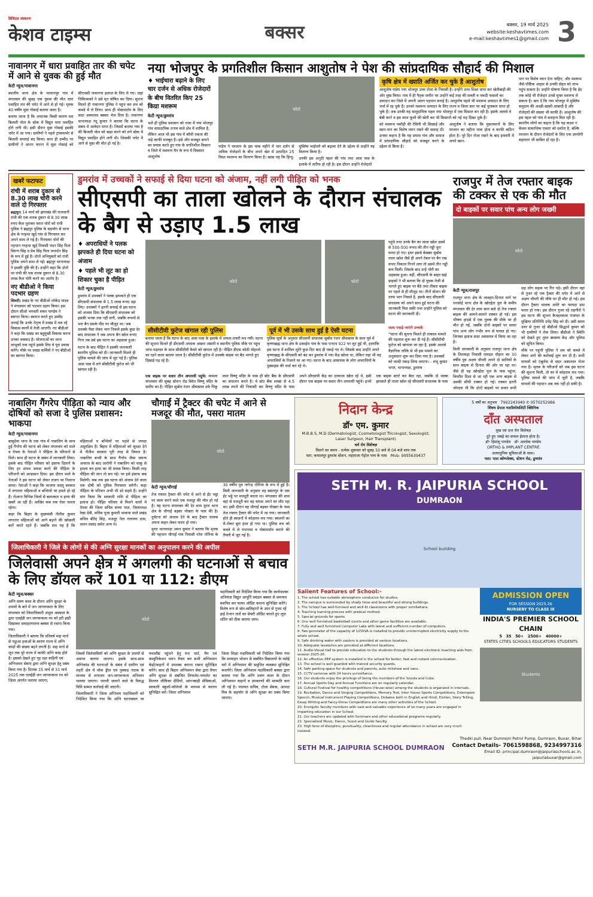डिजिटल संस्करण
केशव टाइम्स
बक्सर
बक्सर, 19 मार्च 2025
website:keshavtimes.com
e-mail:keshavtimes1@gmail.com
3
नावानगर में धारा प्रवाहित तार की चपेट में आने से युवक की हुई मौत
केटी न्यूज/नावानगर
स्थानीय थाना क्षेत्र के परमानपुर गांव में मंगलवार की सुबह एक युवक की मौत धारा प्रवाहित तार की चपेट में आने से हो गई। मृतक 40 वर्षीय मुन्ना गोसाई बताया जाता है।
बताया जाता है कि अचानक किसी कारण वश बिजली पोल के स्टेक में विद्युत धारा प्रवाहित होने लगी थी। इसी दौरान मुन्ना गोसाई इसकी चपेट में आ गया। ग्रामीणों ने पहले ट्रांसफार्मर से बिजली सप्लाई बंद किया। साथ ही उम्मीद पर ग्रामीणों ने आनन फानन में मुन्ना गोसाई को सीएचसी नावानगर इलाज के लिए ले गए। जहां चिकित्सकों ने उसे मृत घोषित कर दिया। सूचना मिलते ही नावानगर पुलिस ने पहुंच कर शव को कब्जे में ले लिया। साथ ही पोस्टमार्टम के लिए सदर अस्पताल बक्सर भेज दिया है। नावानगर थानाध्यक्ष नंदू कुमार ने बताया कि घटना के संबंध में आवेदन प्राप्त है। जिसमें बताया गया है की बिजली पोल को खड़ा करने को लगे स्टेक में विद्युत प्रवाहित होने लगी थी। जिसकी चपेट में आने से मुन्ना की मौत हो गई है।
नया भोजपुर के प्रगतिशील किसान आशुतोष ने पेश की सांप्रदायिक सौहार्द की मिशाल
♦ भाईचारा बढ़ाने के लिए चार दर्जन से अधिक रोजेदारों के बीच वितरित किए 25 किग्रा मशरूम
केटी न्यूज/डुमरांव
भले ही पुलिस प्रशासन को नजर में नया भोजपुर गांव सांप्रदायिक तनाव वाले क्षेत्र में शामिल है, लेकिन आज भी इस गांव में कौमी एकता की जड़े काफी मजबूत है। इसे और मजबूत बनाने का प्रयास करते हुए गांव के प्रगतिशील किसान व जिले में मशरूम मैन के रूप में विख्यात आशुतोष
फोटो
पांडेय ने रमजान के इस पाक महीने में चार दर्जन से अधिक रोजेदारों के बीच अपने खेत में उत्पादित 25 किग्रा मशरूम का वितरण किया है। खास यह कि हिन्दू-मुस्लिम भाईचारे को बढ़ावा देने के उद्देश्य से उन्होंने यह वितरण किया है।
उनकी इस अनूठी पहल की गांव तथा आस पास के इलाके में तारीफ हो रही है। इस दौरान उन्होंने रोजेदारों
कृषि क्षेत्र में ख्याति अर्जित कर चुके हैं आशुतोष
आशुतोष पांडेय नया भोजपुर उत्तर टोला के निवासी है। उन्होंने उच्च शिक्षा प्राप्त कर खेतीबाड़ी की ओर मुख किया। गांव में ही पैतृक जमीन पर उन्होंने कई तरह की सब्जी व नकदी फसलों का उत्पादन कर जिले में अपनी अलग पहचान बनाई है। आशुतोष पहले भी मशरूम उत्पादन के लिए चर्चा में रह चुके हैं। उनको मशरूम उत्पादन के लिए राज्य व जिला स्तर पर कई पुरस्कार प्राप्त हो चुके हैं। अब उनकी यह सामुदायिक पहल नया भोजपुर में एक मिसाल बन रही है। इसके अलावे वे बेबी कार्न व इस साल फूलों की खेती कर भी किसानों को नई राह दिखा चुके हैं।
को मशरूम पकौड़ी की रेसिपी भी सिखाई और खान-पान का विशेष ध्यान रखने की सलाह दी। उनका कहना है कि यह प्रयास गांव और समाज में सांप्रदायिक सौहार्द को मजबूत करने के उद्देश्य से किया है।
आशुतोष ने बताया कि मुसलमानों के लिए रमजान का महीना पाक होता व काफी कठिन होता है। पूरे दिन रोजा रखने के बाद इफ्तारी में अपने खान-
पान पर विशेष ध्यान देना चाहिए, और मशरूम जैसे पौष्टिक आहार से उनकी सेहत को लाभ पहुंच सकता है। उन्होंने घोषणा किया है कि ईद तक कोई भी रोजेदार उनसे मुफ्त मशरूम ले सकता है। बता दें कि नया भोजपुर में मुस्लिम समुदाय की अच्छी-खासी आबादी है और रोजेदारों की संख्या भी काफी है। आशुतोष की इस पहल को गांव में सराहना मिल रही है। स्थानीय लोगों का कहना है कि यह कदम न केवल सामाजिक एकता को दर्शाता है, बल्कि रमजान के दौरान रोजेदारों के लिए एक उपयोगी सहायता भी साबित हो रहा है।
खबरें फटाफट
रांची में शराब दुकान से 8.30 लाख चोरी करने वाले दो गिरफ्तार
ब्रह्मपुर। 14 मार्च को झारखंड की राजधानी रांची की एक शराब दुकान से 8.30 लाख रुपए कैश चुराकर फरार चोरों को रांची पुलिस ने ब्रह्मपुर पुलिस के सहयोग से थाना क्षेत्र के गरहथा खुर्द गांव से गिरफ्तार कर अपने साथ ले गई है। गिरफ्तार चोरों की पहचान गरहथा खुर्द निवासी चंदन सिंह पिता सिरन्ग सिंह व प्रेम सिंह पिता जनार्दन सिंह के रूप में हुई है। दोनों अभियुक्तों को रांची पुलिस अपने साथ ले गई। ब्रह्मपुर थानाध्यक्ष ने इसकी पुष्टि की है। उन्होंने कहा कि दोनों पर रांची की एक शराब दुकान से 8.30 लाख कैश चोरी करने का आरोप है।
नए बीडीओ ने किया पदभार ग्रहण
सिमरी। प्रखंड के नए बीडीओ लोकेंद्र यादव ने मंगलवार को पदभार ग्रहण किया। इस दौरान सीओ भगवती शंकर पाण्डेय ने स्वागत किया। स्वागत करते हुए उम्मीद जताई कि उनके नेतृत्व में प्रखंड में चल रहे विकास कार्यों में तेजी आएगी। नए बीडीओ ने कहा कि प्रखंड का बहुमुखी विकास करना उनका मकसद है। योजनाओं का लाभ लाभुकों तक पहुंचे इसके लिए वे पूरा प्रयास करेंगे। मौके पर प्रखंड कर्मियों ने नए बीडीओ का स्वागत किया।
डुमरांव में उच्चकों ने सफाई से दिया घटना को अंजाम, नहीं लगी पीड़ित को भनक
सीएसपी का ताला खोलने के दौरान संचालक के बैग से उड़ाए 1.5 लाख
♦ अपराधियों ने पलक झपकते ही दिया घटना को अंजाम
♦ पहले भी लूट का हो शिकार चुका है पीड़ित
केटी न्यूज/डुमरांव
डुमरांव में उचक्कों ने पलक झपकते ही एक सीएसपी संचालक से 1.5 लाख रूपए उड़ा लिए। उचक्कों ने इतनी सफाई से इस घटना को अंजाम दिया कि सीएसपी संचालक को इसकी भनक तक नहीं लगी, जबकि रूपयों से भरा बैग उसके पीठ पर मौजूद था। जब उचक्के पैसा लेकर भाग निकले इसके कुछ देर बाद संचालक ने जब अपना बैग खोल रूपए गिना तब उसे इस घटना का अहसास हुआ।
घटना के बाद पीड़ित ने इसकी जानकारी स्थानीय पुलिस को दी। जानकारी मिलते ही पुलिस मामले की जांच में जुट गई है। पुलिस आस पास में लगे सीसीटीवी फुटेज को भी खंगाल रही है।
फोटो फोटो
पहुंचे तथा उनके बैग का ताला खोल उसमें से 500-500 रूपए की तीन गड्डी चुरा फरार हो गए। इधर इससे बेखबर सुबोध ताला खोल जैसे ही अपने टेबल पर बैग रख रूपए निकाल गिनने लगा तो उसमें तीन गड्डी कम मिली। जिसके बाद उन्हें चोरी का अहसास हुआ। वहीं, सीएसपी के बाहर खड़े ग्राहकों ने भी बताया कि दो युवक तेजी से भागते हुए बाइक पर बैठे तथा तीसरा बाइक पर पहले से ही मौजूद था। तीनों स्टेशन की तरफ भाग निकले है, इसके बाद सीएसपी संचालक को अपने साथ हुई घटना की जानकारी मिल सकी तथा उन्होंने पुलिस को घटना की जानकारी दी।
सीसीटीवी फुटेज खंगाल रही पुलिस
बताया जाता है कि घटना के बाद आस पास के इलाके में अफरा-तफरी मच गयी। घटना की सूचना मिलते ही डीएसपी अफाक अख्तर अंसारी व स्थानीय पुलिस मौके पर पहुंच जांच-पड़ताल के साथ सीसीटीवी कैमरे को खंगाल रही है। पीड़ित डीएस कोठी मोहल्ले का रहने वाला बताया जाता है। सीसीटीवी फुटेज में उचक्के बाइक पर बैठ भागते हुए दिखाई पड़ रहे है।
पूर्व में भी उसके साथ हुई है ऐसी घटना
पुलिस सूत्रों के अनुसार सीएसपी संचालक सुबोध रंजन श्रीवास्तव के साथ पूर्व में कृष्णाब्रह्म थाना क्षेत्र के ढकाईच गांव के पास एनएच 922 पर लूट हुई थी, हालांकि इस घटना में शामिल लूटेरे कुछ दिन बाद ही पकड़े गए थे। जिसके बाद उन्होंने अपने कृष्णाब्रह्म के सीएसपी को बंद कर डुमरांव में नया केंद्र खोला था, लेकिन यहां भी यह अपराधियों के निशाने पर आ गए। घटना के बाद आसपास के लोग अपराधियों के दुस्साहस की चर्चा कर रहे थे।
जल्द पकड़े जाएंगे उच्चके
“घटना की सूचना मिलते ही तत्काल मामले की पड़ताल शुरू कर दी गई है। सीसीटीवी फुटेज को खंगाला जा रहा है, इसके अलावे वैज्ञानिक तरीके से भी इस मामले का अनुसंधान शुरू कर दिया गया है। उचक्कों को जल्दी पकड़ लिया जाएगा। - शंभू कुमार भगत, थानाध्यक्ष, डुमरांव
एक बाइक पर सवार तीन अपराधी पहुंचे: मामला मंगलवार की सुबह स्टेशन रोड स्थित विष्णु मंदिर के समीप का है। पीड़ित सुबोध रंजन श्रीवास्तव उर्फ पिंकू लाल विष्णु मंदिर के पास ही स्टेट बैंक के सीएसपी का संचालन करते है। वे स्टेट बैंक शाखा से 4.5 लाख रुपये की निकासी कर विष्णु मंदिर के पास अपने सीएसपी केंद्र का दरवाजा खोल रहे थे, इसी दौरान एक बाइक पर सवार तीन अपराधी पहुंचे। इनमें एक बाइक स्टार्ट कर बैठा रहा, जबकि दो पलक झपकते ही ताला खोल रहे सीएसपी संचालक के पास
राजपुर में तेज रफ्तार बाइक की टक्कर से एक की मौत
दो बाइकों पर सवार पांच अन्य लोग जख्मी
फोटो
केटी न्यूज/राजपुर
राजपुर थाना क्षेत्र के जलहरा-दिनारा मार्ग पर धनसोई थाना क्षेत्र के खोरईठा पुल के समीप मंगलवार की देर शाम सात बजे दो तेज रफ्तार बाइक की आमने-सामने टक्कर हो गई। इस भीषण हादसे में एक युवक की मौके पर ही मौत हो गई, जबकि दोनों बाइकों पर सवार पांच अन्य लोग गंभीर रूप से घायल हो गए। जिनका इलाज सदर अस्पताल में किया जा रहा है।
मिली जानकारी के अनुसार राजपुर थाना क्षेत्र के तिलकड़ा निवासी रामदल चौहान का 30 वर्षीय पुत्र अक्षय चौधरी अपने दो साथियों के साथ बाइक से दिनारा की ओर जा रहा था। जैसे ही वह खोरईठा पुल के पास पहुंचा, विपरीत दिशा से आ रही एक अन्य बाइक से उसकी सीधी टक्कर हो गई। टक्कर इतनी जोरदार थी कि दोनों बाइकों पर सवार सभी छह लोग सड़क पर गिर पड़े। इसी दौरान वहां से गुजर रहे एक ट्रैक्टर की चपेट में आने से अक्षय चौधरी की मौके पर ही मौत हो गई। इस दौरान ट्रैक्टर चालक अंधेरे का फायदा उठा फरार हो गया। इस दौरान गुजर रहे राहगीरों ने इस घटना की सूचना कैथहरकला पंचायत के मुखिया प्रतिनिधि उपेंद्र सिंह को दी। उसी समय उधर से गुजर रहे बीडीओ सिद्धार्थ कुमार को भी ग्रामीणों ने रोक लिया। बीडीओ ने स्थिति को देखते हुए तुरंत स्वास्थ्य केंद्र और पुलिस को सूचित किया।
मौके पर पहुंची पुलिस ने शव को कब्जे में लेकर आगे की कार्रवाई शुरू कर दी है। सभी घायलों को एंबुलेंस से सदर अस्पताल भेजा गया है। मृतक के परिजनों को जब इस घटना की सूचना मिली, तो घर में कोहराम मच गया। पुलिस मामले की जांच में जुटी है, जबकि घायलों की पहचान अब तक नहीं हो सकी है।
नाबालिग गैंगरेप पीड़िता को न्याय और दोषियों को सजा दे पुलिस प्रशासन: भाकपा
केटी न्यूज/नावानगर
बासुदेवा थाना के एक गांव में नाबालिग के साथ हुई गैंगरेप की घटना को लेकर मंगलवार को माले व ऐपवा के नेताओं ने पीड़िता के परिजनों से मिले। साथ ही घटना के संबंध में जानकारी लिया। इसके बाद पीड़ित परिवार को इंसाफ दिलाने के लिए हर संभव प्रयास करने की पीड़िता के परिजनों को आश्वासन दिया। इस दौरान माले के नेताओं ने इस घटना को लेकर राजग पर निशाना साधा। नेताओं ने कहा कि भाजपा जदयू सरकार में लगातार महिलाओं व बच्चियों पर हमले हो रहे हैं। रोजाना विभिन्न जिलों से बलात्कार व हत्या की खबरें आ रही हैं। आखिर कब तक ऐसा चलता रहेगा।
कहा कि बिहार के मुख्यमंत्री नीतीश कुमार लगातार महिलाओं को आगे बढ़ाने की खोखली बातें करते रहते हैं। जबकि सच यह है कि महिलाओं व बच्चियों पर पहले से ज्यादा असुरक्षित हैं। बिहार में महिलाओं को सुरक्षा देने में नीतीश सरकार पूरी तरह से विफल है। नाबालिग बच्ची के साथ गैंगरेप जैसा जघन्य अपराध के बाद आरोपी ने नाबालिग को चाकू से हमला कर हत्या का भी प्रयास किया। किसी तरह पीड़िता की जान तो बच गई। पर इसे इंसाफ कब मिलेगी। कब तक इस घटना को अंजाम देने वाला एक दोषी को पुलिस गिरफ्तार करेगी। कहा पीड़िता के परिजन अभी भी डरे सहमे हैं। उन्होंने मांग किया कि सरकारी राशि से पीड़िता का इलाज हो। पीड़ित परिवार से मिलने वालों में ऐपवा की जिला सचिव संध्या पाल, जिलाध्यक्ष रेखा देवी, सचिव पूजा कुमारी भाकपा माले प्रखंड सचिव बीरेंद्र सिंह, मजदूर नेता नारायण दास, ललन प्रसाद समेत अन्य थे।
चौगाईं में ट्रैक्टर की चपेट में आने से मजदूर की मौत, पसरा मातम
फोटो
केटी न्यूज/चौगाईं
तेज रफ्तार ट्रैक्टर की चपेट में आने से ईंट भट्ठा पर काम करने वाले एक मजदूर की मौत हो गई है। यह घटना मंगलवार की देर शाम मुरार थाना क्षेत्र के चौगाईं बड़का पोखरा के पास की है। दुर्घटना को अंजाम देने के बाद ट्रैक्टर चालक अपना वाहन लेकर फरार हो गया।
मुरार थानाध्यक्ष अमन कुमार ने बताया कि मृतक की पहचान चौगाईं गांव निवासी नरेश नोनिया के 30 वर्षीय पुत्र नागेन्द्र नोनिया के रूप में हुई है। मिली जानकारी के अनुसार वह बसंतपुर के एक ईंट भट्ठे पर मजदूरी करता था। मंगलवार की शाम वहां से मजदूरी कर वह वापस अपने घर लौट रहा था। इसी दौरान वह चौगाईं बड़का पोखरा के पास तेज रफ्तार ट्रैक्टर की चपेट में आ गया। जानकारी होते ही स्वजनों में कोहराम मच गया। स्वजनों का रो-रोकर बुरा हाल हो गया था। पुलिस शव को कब्जे में ले पंचनामा व पोस्टमार्टम कराने की तैयारी में जुट गई है।
जिलाधिकारी ने जिले के लोगों से की अग्नि सुरक्षा मानकों का अनुपालन करने की अपील
जिलेवासी अपने क्षेत्र में अगलगी की घटनाओं से बचाव के लिए डॉयल करें 101 या 112: डीएम
केटी न्यूज/बक्सर
अग्नि प्रवण काल के दौरान अग्नि सुरक्षा के उपायों के बारे में जन जागरूकता के लिए मंगलवार को जिलाधिकारी अंशुल अग्रवाल के द्वारा एलईडी जन जागरूकता रथ को हरी झंडी दिखाकर समाहरणालय बक्सर से रवाना किया गया।
जिलाधिकारी ने बताया कि प्रतिवर्ष माह मार्च से पछुआ हवाओं के कारण राज्य में अग्नि कांडों की संख्या बढ़ने लगती है। माह मार्च से जून तक पूरे राज्य में काफी अग्नि कांड होते है। इसको देखते हुए गृह रक्षा वाहिनी एवं अग्निशमन सेवाएं द्वारा अग्नि सुरक्षा हेतु प्रबंध किया गया है। दिनांक 15 मार्च से 31 मार्च 2025 तक एलईडी जन जागरूकता रथ को जिला अंतर्गत चलाया जाएगा,
फोटो
पदाधिकारी को निदेशित किया गया कि कार्यपालक अभियंता विद्युत आपूर्ति प्रमंडल बक्सर से समन्वय स्थापित कर फायर ऑडिट कराना सुनिश्चित करेंगे। विशेष रूप से खेत-खलिहानों के उपर से गुजर रहें हाई टेन्शन तारों का सेफ्टी ऑडिट कराते हुए लूज शटिंग को ठीक कराया जाय।
जिसमें जिलेवासियों को अग्नि सुरक्षा के उपायों से अवगत कराया जाएगा। इसके साथ-साथ अग्निकांड की घटनाओं के संबंध में ग्रामीण एवं शहरी क्षेत्र में मॉक ड्रील एवं नुक्कड नाटक के माध्यम से लगातार जन-जागरूकता अभियान चलाया जाएगा। पराली जलाने वाले के विरुद्ध विधि सम्मत कार्रवाई की जाएगी।
जिलाधिकारी ने जिला अग्निशम पदाधिकारी को निदेशित किया गया कि अग्नि घटनास्थल पर यथाशीघ्र पहुंचने हेतु रूट चार्ट, मैप एवं कम्युनिकेशन प्लान तैयार कर सभी अग्निशमन केंद्रों/वाहनों में उपलब्ध कराना रखना सुनिश्चित करेंगे। साथ ही बिहार अग्निशमन सेवा द्वारा तैयार अग्नि सुरक्षा से संबंधित लिफलेट-पम्पलेट का वितरण जीविका दीदियों, आंगनबाड़ी सेविकाओं, सरकारी स्कूलों-कॉलेजों के माध्यम से कराना सुनिश्चित करें। जिला अग्निशाम
जिला शिक्षा पदाधिकारी को निदेशित किया गया कि मध्याहन भोजन से संबंधित विद्यालयों के रसोई घरों में अग्निशमन की समुचित व्यवस्था सुनिश्चित करायेंगे। जिला अग्निशाम पदाधिकारी बक्सर द्वारा बताया गया कि अग्नि प्रवण काल के दौरान अग्निशमन वाहनों व उपकरणों की मरम्मति करा ली गई है। पंचायत सचिव, टोला सेवक, आपदा मित्र के सहयोग से अग्नि सुरक्षा का प्रबंध किया जाएगा।
निदान केन्द्र
डॉ॰ एम. कुमार
M.B.B.S, M.D (Dermatologist, Cosmetologist Tricologist, Sexologist, Laser Surgeon, Hair Transplant)
चर्म रोग विशेषज्ञ
मिलने का समय - प्रत्येक शुक्रवार को सुबह 10 बजे से 04 बजे शाम तक
पता: कमालपुर डुमरांव स्टेशन, महाराजा पेट्रोल पम्प के पास Mob: 9955639437
5 वर्षों का अनुभव 7992243949 ✆ 9570252986
शिवम डेन्टल मल्टीस्पेशलिटी क्लिनिक
दाँत अस्पताल
मुख एवं दन्त रोग विशेषज्ञ
टूटे हुए जबड़े का सफल ईलाज होता है।
डॉ॰ हिमांशु पाण्डेय डॉ॰ आलोक पाण्डेय
ORTHO & IMPLANT CENTRE
अत्याधुनिक सुविधाओं के साथ।
पता: पाल कॉम्प्लेक्स, स्टेशन रोड, डुमरांव
SETH M. R. JAIPURIA SCHOOL
DUMRAON
School building
Salient Features of School:-
1. The school has suitable atmosphere conducive for studies.
2. The campus is surrounded by shady tress and beautiful and strong buildings.
3. The School has well-furnised and well-lit classrooms with proper ventilations.
4. Teaching learning process with pratical method.
5. Special grounds for sports.
6. One well furnished basketball courts and other game facilities are available.
7. Fully and well furnished Computer Labs with latest and sufficient number of computers.
8. Two generator of the capacity of 125KVA is installed to provide uninterrupted electricity supply to the whole school.
9. Safe drinking water with coolers is provided at various locations.
10. Adequate lavatories are provided at different locations.
11. Audio-Visual Hall to provide education to the students through the latest electronic teaching aids from session 2025-26.
12. An effective ERP system is installed in the school for better, fast and instant communication.
13. The school is well guarded with trained security guards.
14. Safe parking space for students and parents, auto rickshaw and vans.
15. CCTV cameras with 24 hours surveillance.
16. Our students enjoy the privilege of being the members of the Scouts and Cubs.
17. Annual Sports Day and Annual Functions are on regularly calendar.
18. Cultural Festival for healthy competitions (House-wise) among the students is organized in intervals.
19. Recitation, Dance and Singing Competitions, Memory Test, Inter House Sports Competitions, Extempore Speech, Musical Instrument Playing Competitions, Debates both in English and Hindi, Elution, Story Telling, Essay Writing and Fancy-Dress Competitions are many other activities of the School.
20. Energetic faculty members with vast and valuable experience of so many years are engaged in imparting education in our School.
21. Our teachers are updated with Seminars and other educational programs regularly.
22. Specialized Music, Dance, Scout and Guide faculty.
23. High tone of discipline, punctuality, cleanliness and regular attendance in school are very much insisted.
ADMISSION OPEN
FOR SESSION 2025-26
NURSERY TO CLASS IX
INDIA'S PREMIER SCHOOL CHAIN
5 35 50+ 2500+ 40000+
STATES CITIES SCHOOLS EDUCATORS STUDENTS
Students
SETH M.R. JAIPURIA SCHOOL DUMRAON
Thedki pull, Near Dumrejni Petrol Pump, Dumraon, Buxar, Bihar
Contact Details- 7061598868, 9234997316
Email ID- principal.dumraon@jaipuriaschools.ac.in, jaipuriabuxar@gmail.com